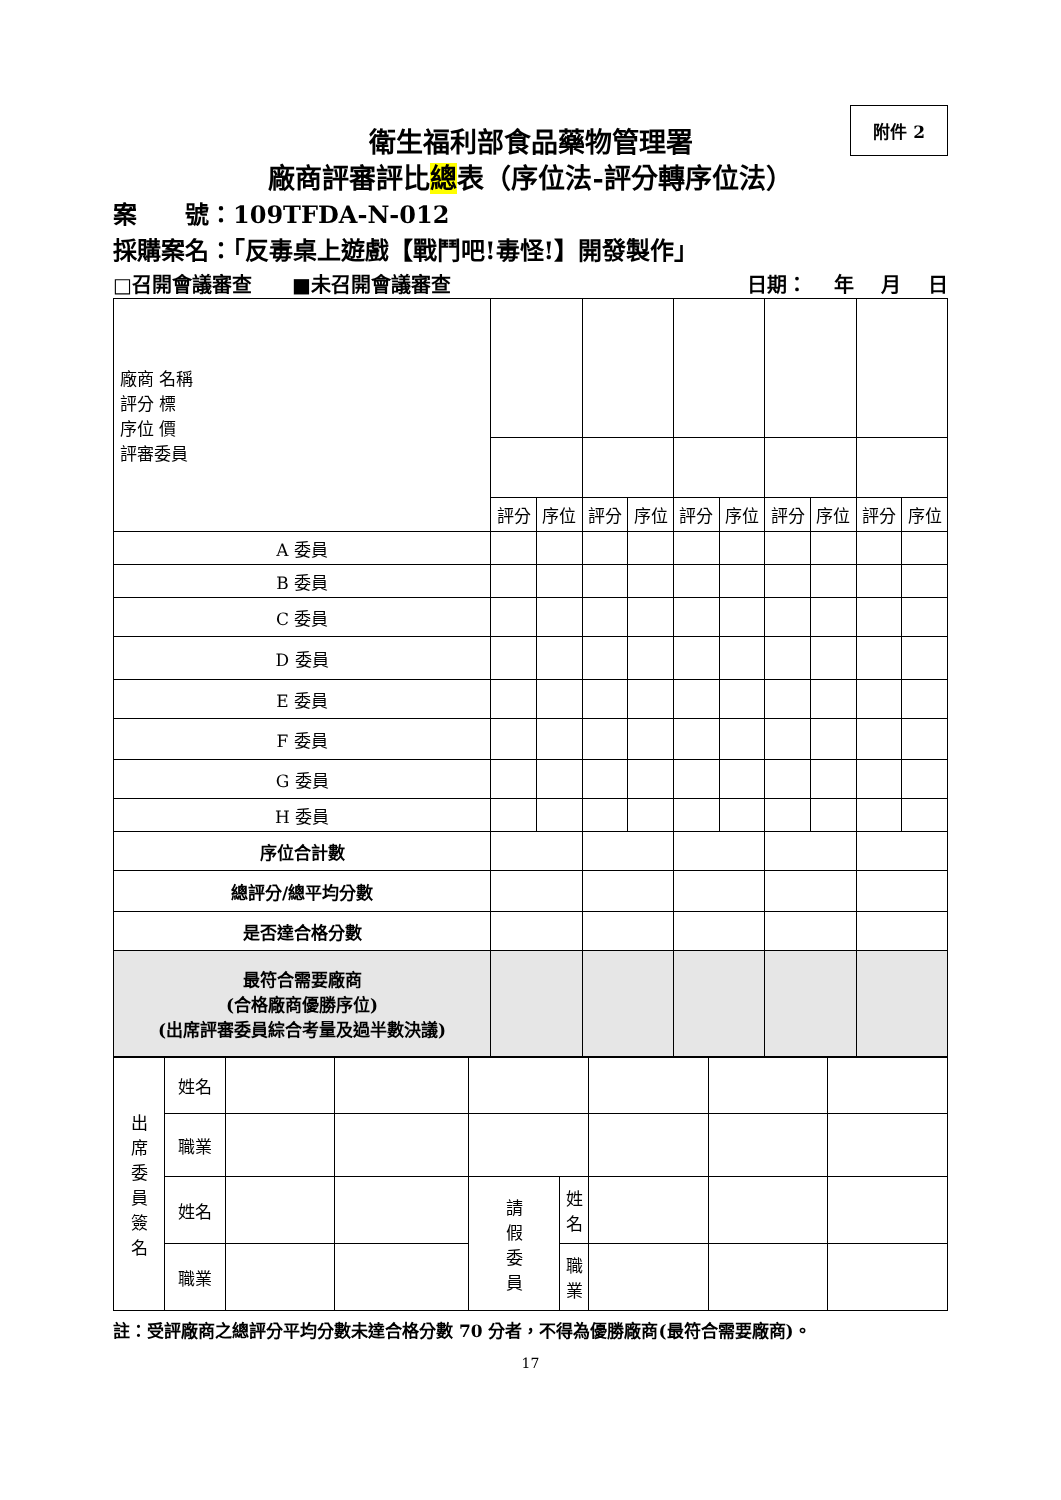附件 2
衛生福利部食品藥物管理署
廠商評審評比總表（序位法-評分轉序位法）
案　　號：109TFDA-N-012
採購案名：「反毒桌上遊戲【戰鬥吧!毒怪!】開發製作」
□召開會議審查　　■未召開會議審查 日期：　 年　 月　 日
| 廠商 名稱 評分 標 序位 價 評審委員 | | | | | | | | | | |
| | 評分 | 序位 | 評分 | 序位 | 評分 | 序位 | 評分 | 序位 | 評分 | 序位 |
| A 委員 | | | | | | | | | | |
| B 委員 | | | | | | | | | | |
| C 委員 | | | | | | | | | | |
| D 委員 | | | | | | | | | | |
| E 委員 | | | | | | | | | | |
| F 委員 | | | | | | | | | | |
| G 委員 | | | | | | | | | | |
| H 委員 | | | | | | | | | | |
| 序位合計數 | | | | | | | | | | |
| 總評分/總平均分數 | | | | | | | | | | |
| 是否達合格分數 | | | | | | | | | | |
| 最符合需要廠商 (合格廠商優勝序位) (出席評審委員綜合考量及過半數決議) | | | | | | | | | | |
| 出 席 委 員 簽 名 | 姓名 | | | | | | | |
| | 職業 | | | | | | | |
| | 姓名 | | | 請 假 委 員 | 姓 名 | | | |
| | 職業 | | | | 職 業 | | | |
註：受評廠商之總評分平均分數未達合格分數 70 分者，不得為優勝廠商(最符合需要廠商)。
17